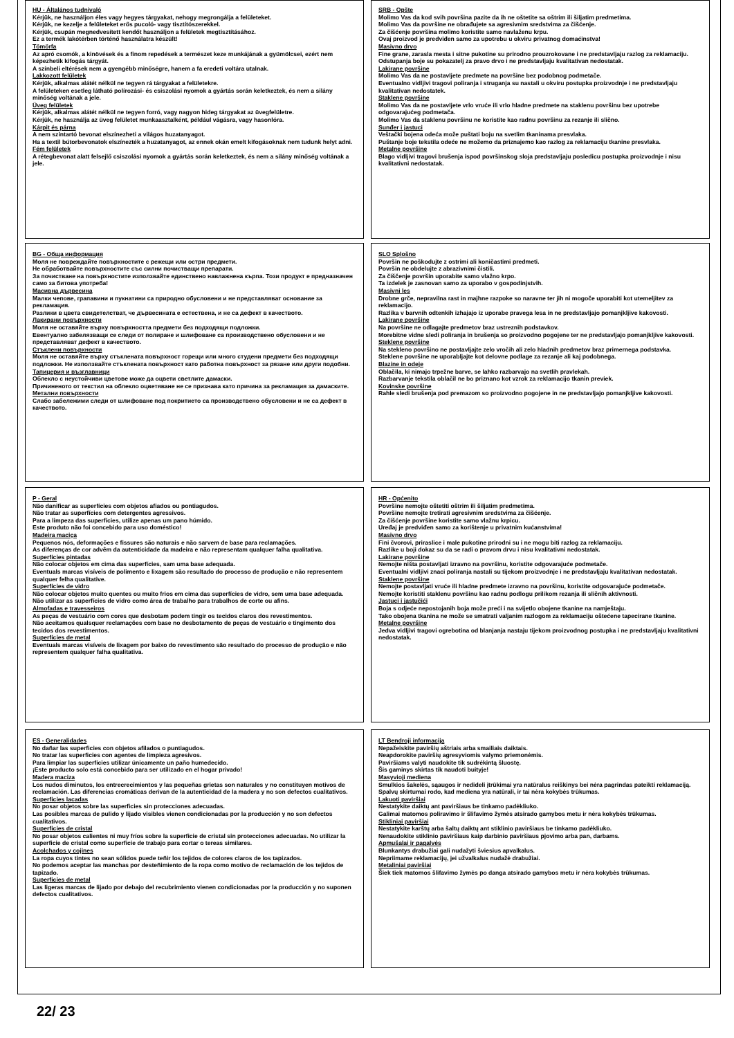HU - Általános tudnivaló
Kérjük, ne használjon éles vagy hegyes tárgyakat, nehogy megrongálja a felületeket.
Kérjük, ne kezelje a felületeket erős pucoló- vagy tisztítószerekkel.
Kérjük, csupán megnedvesített kendőt használjon a felületek megtisztításához.
Ez a termék lakótérben történő használatra készült!
Tömörfa
Az apró csomók, a kinövések és a finom repedések a természet keze munkájának a gyümölcsei, ezért nem képezhetik kifogás tárgyát.
A színbeli eltérések nem a gyengébb minőségre, hanem a fa eredeti voltára utalnak.
Lakkozott felületek
Kérjük, alkalmas alátét nélkül ne tegyen rá tárgyakat a felületekre.
A felületeken esetleg látható polírozási- és csiszolási nyomok a gyártás során keletkeztek, és nem a silány minőség voltának a jele.
Üveg felületek
Kérjük, alkalmas alátét nélkül ne tegyen forró, vagy nagyon hideg tárgyakat az üvegfelületre.
Kérjük, ne használja az üveg felületet munkaasztalként, például vágásra, vagy hasonlóra.
Kárpit és párna
A nem színtartó bevonat elszínezheti a világos huzatanyagot.
Ha a textil bútorbevonatok elszínezték a huzatanyagot, az ennek okán emelt kifogásoknak nem tudunk helyt adni.
Fém felületek
A rétegbevonat alatt felsejlő csiszolási nyomok a gyártás során keletkeztek, és nem a silány minőség voltának a jele.
SRB - Opšte
Molimo Vas da kod svih površina pazite da ih ne oštetite sa oštrim ili šiljatim predmetima.
Molimo Vas da površine ne obrađujete sa agresivnim sredstvima za čišćenje.
Za čišćenje površina molimo koristite samo navlaženu krpu.
Ovaj proizvod je predviđen samo za upotrebu u okviru privatnog domaćinstva!
Masivno drvo
Fine grane, zarasla mesta i sitne pukotine su prirodno prouzrokovane i ne predstavljaju razlog za reklamaciju.
Odstupanja boje su pokazatelj za pravo drvo i ne predstavljaju kvalitativan nedostatak.
Lakirane površine
Molimo Vas da ne postavljete predmete na površine bez podobnog podmetače.
Eventualno vidljivi tragovi poliranja i struganja su nastali u okviru postupka proizvodnje i ne predstavljaju kvalitativan nedostatek.
Staklene površine
Molimo Vas da ne postavljete vrlo vruće ili vrlo hladne predmete na staklenu površinu bez upotrebe odgovarajućeg podmetača.
Molimo Vas da staklenu površinu ne koristite kao radnu površinu za rezanje ili slično.
Sunđer i jastuci
Veštački bojena odeća može puštati boju na svetlim tkaninama presvlaka.
Puštanje boje tekstila odeće ne možemo da priznajemo kao razlog za reklamaciju tkanine presvlaka.
Metalne površine
Blago vidljivi tragovi brušenja ispod površinskog sloja predstavljaju posledicu postupka proizvodnje i nisu kvalitativni nedostatak.
BG - Обща информация
Моля не повреждайте повърхностите с режещи или остри предмети.
Не обработвайте повърхностите със силни почистващи препарати.
За почистване на повърхностите използвайте единствено навлажнена кърпа. Този продукт е предназначен само за битова употреба!
Масивна дървесина
Малки чепове, грапавини и пукнатини са природно обусловени и не представляват основание за рекламация.
Разлики в цвета свидетелстват, че дървесината е естествена, и не са дефект в качеството.
Лакирани повърхности
Моля не оставяйте върху повърхността предмети без подходящи подложки.
Евентуално забелязващи се следи от полиране и шлифоване са производствено обусловени и не представляват дефект в качеството.
Стъклени повърхности
Моля не оставяйте върху стъклената повърхност горещи или много студени предмети без подходящи подложки. Не използвайте стъклената повърхност като работна повърхност за рязане или други подобни.
Тапицерия и възглавници
Облекло с неустойчиви цветове може да оцвети светлите дамаски.
Причиненото от текстил на облекло оцветяване не се признава като причина за рекламация за дамаските.
Метални повърхности
Слабо забележими следи от шлифоване под покритието са производствено обусловени и не са дефект в качеството.
SLO Splošno
Površin ne poškodujte z ostrimi ali koničastimi predmeti.
Površin ne obdelujte z abrazivnimi čistili.
Za čiščenje površin uporabite samo vlažno krpo.
Ta izdelek je zasnovan samo za uporabo v gospodinjstvih.
Masivni les
Drobne grče, nepravilna rast in majhne razpoke so naravne ter jih ni mogoče uporabiti kot utemeljitev za reklamacijo.
Razlika v barvnih odtenkih izhajajo iz uporabe pravega lesa in ne predstavljajo pomanjkljive kakovosti.
Lakirane površine
Na površine ne odlagajte predmetov braz ustreznih podstavkov.
Morebitne vidne sledi poliranja in brušenja so proizvodno pogojene ter ne predstavljajo pomanjkljive kakovosti.
Steklene površine
Na stekleno površino ne postavljajte zelo vročih ali zelo hladnih predmetov braz primernega podstavka.
Steklene površine ne uporabljajte kot delovne podlage za rezanje ali kaj podobnega.
Blazine in odeje
Oblačila, ki nimajo trpežne barve, se lahko razbarvajo na svetlih pravlekah.
Razbarvanje tekstila oblačil ne bo priznano kot vzrok za reklamacijo tkanin previek.
Kovinske površine
Rahle sledi brušenja pod premazom so proizvodno pogojene in ne predstavljajo pomanjkljive kakovosti.
P - Geral
Não danificar as superfícies com objetos afiados ou pontiagudos.
Não tratar as superfícies com detergentes agressivos.
Para a limpeza das superfícies, utilize apenas um pano húmido.
Este produto não foi concebido para uso doméstico!
Madeira maciça
Pequenos nós, deformações e fissures são naturais e não sarvem de base para reclamações.
As diferenças de cor advêm da autenticidade da madeira e não representam qualquer falha qualitativa.
Superfícies pintadas
Não colocar objetos em cima das superfícies, sam uma base adequada.
Eventuals marcas visíveis de polimento e lixagem são resultado do processo de produção e não representem qualquer felha qualitative.
Superfícies de vidro
Não colocar objetos muito quentes ou muito frios em cima das superfícies de vidro, sem uma base adequada.
Não utilizar as superfícies de vidro como área de trabalho para trabalhos de corte ou afins.
Almofadas e travesseiros
As peças de vestuário com cores que desbotam podem tingir os tecidos claros dos revestimentos.
Não aceitamos qualsquer reclamações com base no desbotamento de peças de vestuário e tingimento dos tecidos dos revestimentos.
Superfícies de metal
Eventuals marcas visíveis de lixagem por baixo do revestimento são resultado do processo de produção e não representem qualquer falha qualitativa.
HR - Općenito
Površine nemojte oštetiti oštrim ili šiljatim predmetima.
Površine nemojte tretirati agresivnim sredstvima za čišćenje.
Za čišćenje površine koristite samo vlažnu krpicu.
Uređaj je predviđen samo za korištenje u privatnim kućanstvima!
Masivno drvo
Fini čvorovi, priraslice i male pukotine prirodni su i ne mogu biti razlog za reklamaciju.
Razlike u boji dokaz su da se radi o pravom drvu i nisu kvalitativni nedostatak.
Lakirane površine
Nemojte ništa postavljati izravno na površinu, koristite odgovarajuće podmetače.
Eventualni vidljivi znaci poliranja nastali su tijekom proizvodnje i ne predstavljaju kvalitativan nedostatak.
Staklene površine
Nemojte postavljati vruće ili hladne predmete izravno na površinu, koristite odgovarajuće podmetače.
Nemojte koristiti staklenu površinu kao radnu podlogu prilikom rezanja ili sličnih aktivnosti.
Jastuci i jastučići
Boja s odjeće nepostojanih boja može preći i na svijetlo obojene tkanine na namještaju.
Tako obojena tkanina ne može se smatrati valjanim razlogom za reklamaciju oštećene tapecirane tkanine.
Metalne površine
Jedva vidljivi tragovi ogrebotina od blanjanja nastaju tijekom proizvodnog postupka i ne predstavljaju kvalitativni nedostatak.
ES - Generalidades
No dañar las superficies con objetos afilados o puntiagudos.
No tratar las superficies con agentes de limpieza agresivos.
Para limpiar las superficies utilizar únicamente un paño humedecido.
¡Este producto solo está concebido para ser utilizado en el hogar privado!
Madera maciza
Los nudos diminutos, los entrecrecimientos y las pequeñas grietas son naturales y no constituyen motivos de reclamación. Las diferencias cromáticas derivan de la autenticidad de la madera y no son defectos cualitativos.
Superficies lacadas
No posar objetos sobre las superficies sin protecciones adecuadas.
Las posibles marcas de pulido y lijado visibles vienen condicionadas por la producción y no son defectos cualitativos.
Superficies de cristal
No posar objetos calientes ni muy fríos sobre la superficie de cristal sin protecciones adecuadas. No utilizar la superficie de cristal como superficie de trabajo para cortar o tereas similares.
Acolchados y cojines
La ropa cuyos tintes no sean sólidos puede teñir los tejidos de colores claros de los tapizados.
No podemos aceptar las manchas por desteñimiento de la ropa como motivo de reclamación de los tejidos de tapizado.
Superficies de metal
Las ligeras marcas de lijado por debajo del recubrimiento vienen condicionadas por la producción y no suponen defectos cualitativos.
LT Bendroji informacija
Nepažeiskite paviršių aštriais arba smailiais daiktais.
Neapdorokite paviršių agresyviomis valymo priemonėmis.
Paviršiams valyti naudokite tik sudrėkintą šluostę.
Šis gaminys skirtas tik naudoti buityje!
Masyvioji mediena
Smulkios šakelės, sąaugos ir nedideli įtrūkimai yra natūralus reiškinys bei nėra pagrindas pateikti reklamaciją.
Spalvų skirtumai rodo, kad mediena yra natūrali, ir tai nėra kokybės trūkumas.
Lakuoti paviršiai
Nestatykite daiktų ant paviršiaus be tinkamo padėkliuko.
Galimai matomos poliravimo ir šlifavimo žymės atsirado gamybos metu ir nėra kokybės trūkumas.
Stikliniai paviršiai
Nestatykite karštų arba šaltų daiktų ant stiklinio paviršiaus be tinkamo padėkliuko.
Nenaudokite stiklinio paviršiaus kaip darbinio paviršiaus pjovimo arba pan, darbams.
Apmušalai ir pagalvės
Blunkantys drabužiai gali nudažyti šviesius apvalkalus.
Nepriimame reklamacijų, jei užvalkalus nudažė drabužiai.
Metaliniai paviršiai
Šiek tiek matomos šlifavimo žymės po danga atsirado gamybos metu ir nėra kokybės trūkumas.
22/ 23